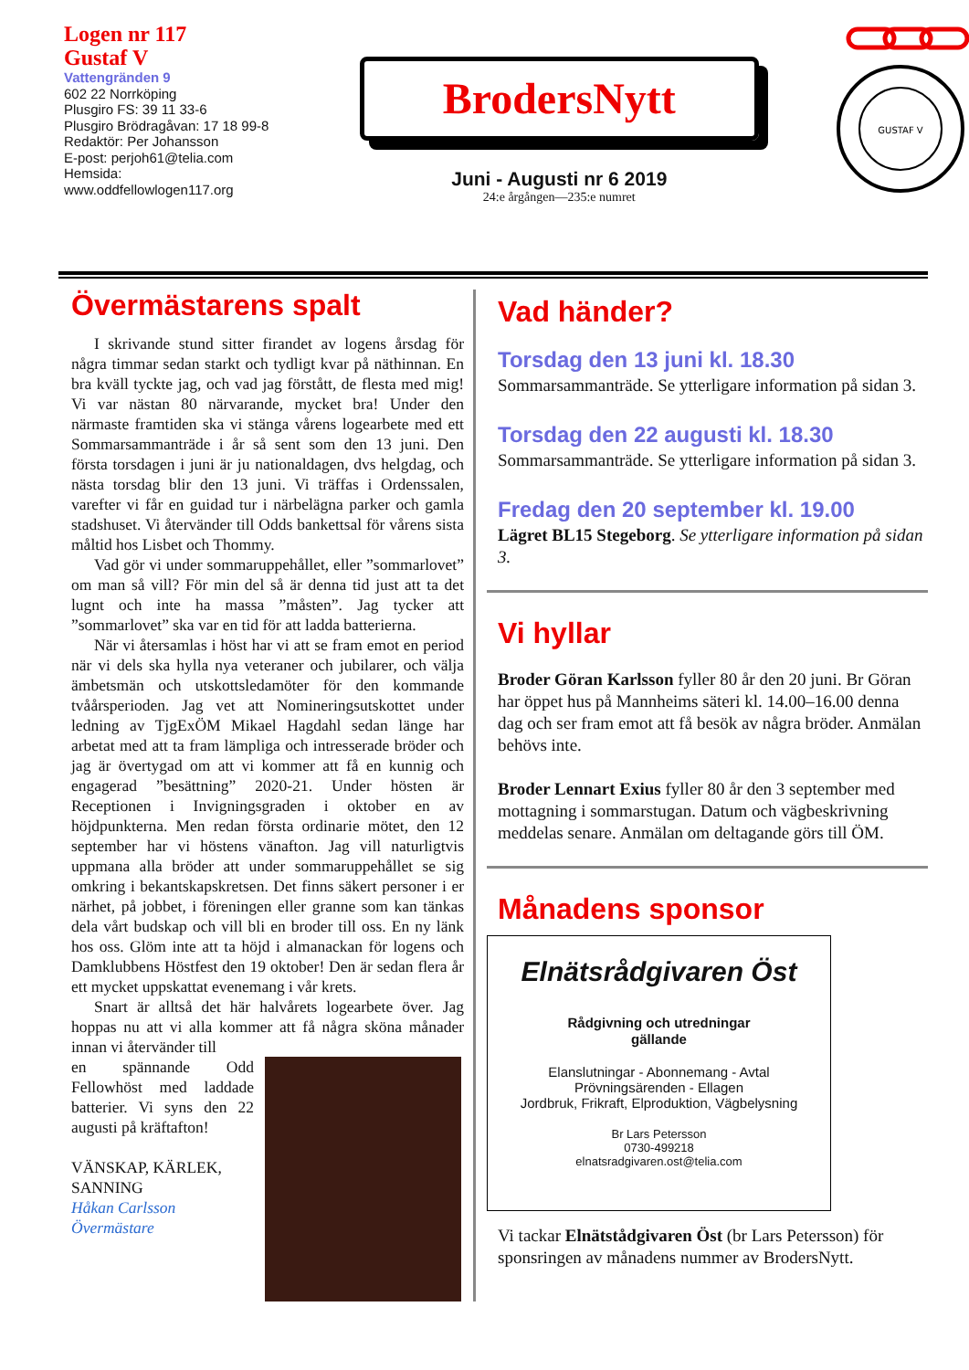Logen nr 117
Gustaf V
Vattengränden 9
602 22 Norrköping
Plusgiro FS: 39 11 33-6
Plusgiro Brödragåvan: 17 18 99-8
Redaktör: Per Johansson
E-post: perjoh61@telia.com
Hemsida:
www.oddfellowlogen117.org
BrodersNytt
Juni - Augusti nr 6 2019
24:e årgången—235:e numret
GUSTAF V
Övermästarens spalt
I skrivande stund sitter firandet av logens årsdag för några timmar sedan starkt och tydligt kvar på näthinnan. En bra kväll tyckte jag, och vad jag förstått, de flesta med mig! Vi var nästan 80 närvarande, mycket bra! Under den närmaste framtiden ska vi stänga vårens logearbete med ett Sommarsammanträde i år så sent som den 13 juni. Den första torsdagen i juni är ju nationaldagen, dvs helgdag, och nästa torsdag blir den 13 juni. Vi träffas i Ordenssalen, varefter vi får en guidad tur i närbelägna parker och gamla stadshuset. Vi återvänder till Odds bankettsal för vårens sista måltid hos Lisbet och Thommy.
Vad gör vi under sommaruppehållet, eller ”sommarlovet” om man så vill? För min del så är denna tid just att ta det lugnt och inte ha massa ”måsten”. Jag tycker att ”sommarlovet” ska var en tid för att ladda batterierna.
När vi återsamlas i höst har vi att se fram emot en period när vi dels ska hylla nya veteraner och jubilarer, och välja ämbetsmän och utskottsledamöter för den kommande tvåårsperioden. Jag vet att Nomineringsutskottet under ledning av TjgExÖM Mikael Hagdahl sedan länge har arbetat med att ta fram lämpliga och intresserade bröder och jag är övertygad om att vi kommer att få en kunnig och engagerad ”besättning” 2020-21. Under hösten är Receptionen i Invigningsgraden i oktober en av höjdpunkterna. Men redan första ordinarie mötet, den 12 september har vi höstens vänafton. Jag vill naturligtvis uppmana alla bröder att under sommaruppehållet se sig omkring i bekantskapskretsen. Det finns säkert personer i er närhet, på jobbet, i föreningen eller granne som kan tänkas dela vårt budskap och vill bli en broder till oss. En ny länk hos oss. Glöm inte att ta höjd i almanackan för logens och Damklubbens Höstfest den 19 oktober! Den är sedan flera år ett mycket uppskattat evenemang i vår krets.
Snart är alltså det här halvårets logearbete över. Jag hoppas nu att vi alla kommer att få några sköna månader innan vi återvänder till
en spännande Odd Fellowhöst med laddade batterier. Vi syns den 22 augusti på kräftafton!
VÄNSKAP, KÄRLEK, SANNING
Håkan Carlsson
Övermästare
Vad händer?
Torsdag den 13 juni kl. 18.30
Sommarsammanträde. Se ytterligare information på sidan 3.
Torsdag den 22 augusti kl. 18.30
Sommarsammanträde. Se ytterligare information på sidan 3.
Fredag den 20 september kl. 19.00
Lägret BL15 Stegeborg. Se ytterligare information på sidan 3.
Vi hyllar
Broder Göran Karlsson fyller 80 år den 20 juni. Br Göran har öppet hus på Mannheims säteri kl. 14.00–16.00 denna dag och ser fram emot att få besök av några bröder. Anmälan behövs inte.
Broder Lennart Exius fyller 80 år den 3 september med mottagning i sommarstugan. Datum och vägbeskrivning meddelas senare. Anmälan om deltagande görs till ÖM.
Månadens sponsor
Elnätsrådgivaren Öst
Rådgivning och utredningar
gällande
Elanslutningar - Abonnemang - Avtal
Prövningsärenden - Ellagen
Jordbruk, Frikraft, Elproduktion, Vägbelysning
Br Lars Petersson
0730-499218
elnatsradgivaren.ost@telia.com
Vi tackar Elnätstådgivaren Öst (br Lars Petersson) för sponsringen av månadens nummer av BrodersNytt.